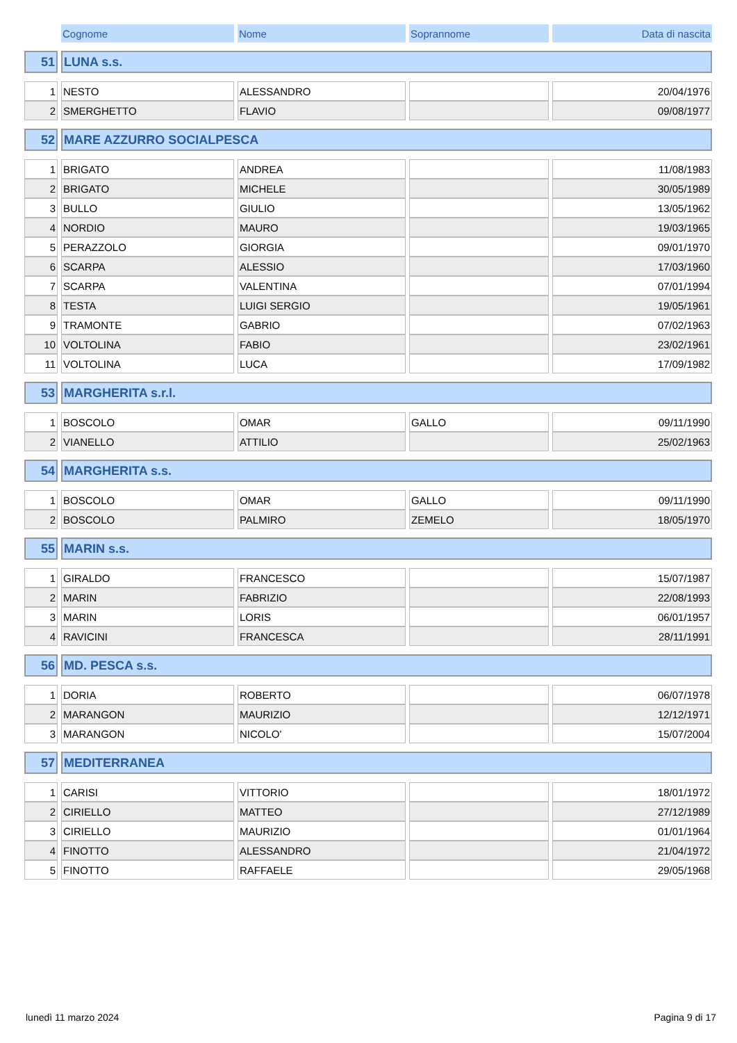| | Cognome | Nome | Soprannome | Data di nascita |
| --- | --- | --- | --- | --- |
| 51 | LUNA s.s. | | | |
| 1 | NESTO | ALESSANDRO | | 20/04/1976 |
| 2 | SMERGHETTO | FLAVIO | | 09/08/1977 |
| 52 | MARE AZZURRO SOCIALPESCA | | | |
| 1 | BRIGATO | ANDREA | | 11/08/1983 |
| 2 | BRIGATO | MICHELE | | 30/05/1989 |
| 3 | BULLO | GIULIO | | 13/05/1962 |
| 4 | NORDIO | MAURO | | 19/03/1965 |
| 5 | PERAZZOLO | GIORGIA | | 09/01/1970 |
| 6 | SCARPA | ALESSIO | | 17/03/1960 |
| 7 | SCARPA | VALENTINA | | 07/01/1994 |
| 8 | TESTA | LUIGI SERGIO | | 19/05/1961 |
| 9 | TRAMONTE | GABRIO | | 07/02/1963 |
| 10 | VOLTOLINA | FABIO | | 23/02/1961 |
| 11 | VOLTOLINA | LUCA | | 17/09/1982 |
| 53 | MARGHERITA s.r.l. | | | |
| 1 | BOSCOLO | OMAR | GALLO | 09/11/1990 |
| 2 | VIANELLO | ATTILIO | | 25/02/1963 |
| 54 | MARGHERITA s.s. | | | |
| 1 | BOSCOLO | OMAR | GALLO | 09/11/1990 |
| 2 | BOSCOLO | PALMIRO | ZEMELO | 18/05/1970 |
| 55 | MARIN s.s. | | | |
| 1 | GIRALDO | FRANCESCO | | 15/07/1987 |
| 2 | MARIN | FABRIZIO | | 22/08/1993 |
| 3 | MARIN | LORIS | | 06/01/1957 |
| 4 | RAVICINI | FRANCESCA | | 28/11/1991 |
| 56 | MD. PESCA s.s. | | | |
| 1 | DORIA | ROBERTO | | 06/07/1978 |
| 2 | MARANGON | MAURIZIO | | 12/12/1971 |
| 3 | MARANGON | NICOLO' | | 15/07/2004 |
| 57 | MEDITERRANEA | | | |
| 1 | CARISI | VITTORIO | | 18/01/1972 |
| 2 | CIRIELLO | MATTEO | | 27/12/1989 |
| 3 | CIRIELLO | MAURIZIO | | 01/01/1964 |
| 4 | FINOTTO | ALESSANDRO | | 21/04/1972 |
| 5 | FINOTTO | RAFFAELE | | 29/05/1968 |
lunedì 11 marzo 2024 Pagina 9 di 17